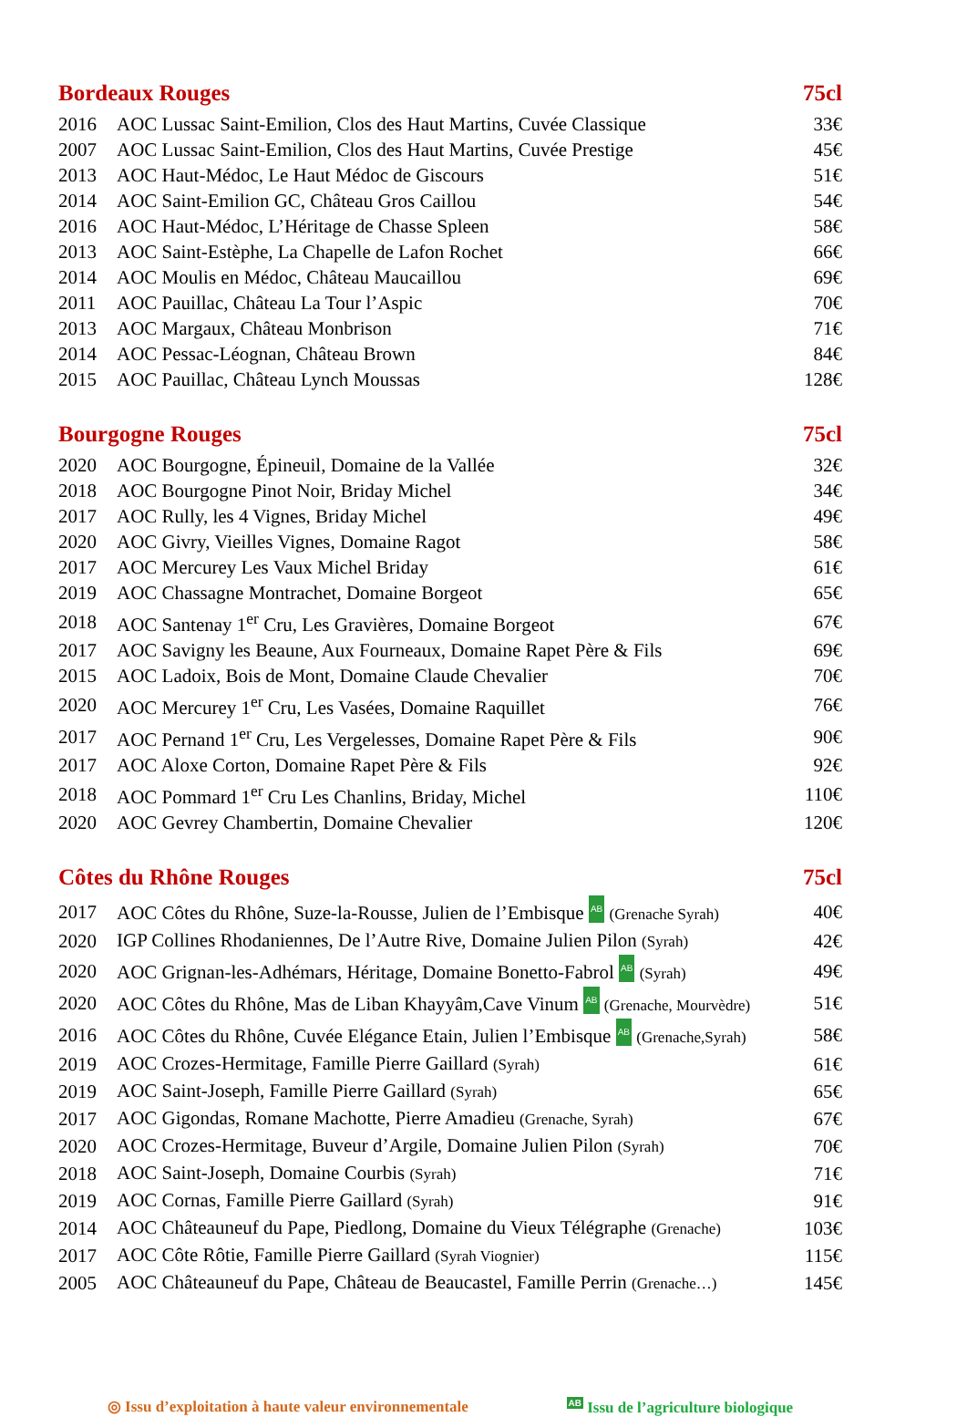Bordeaux Rouges 75cl
| 2016 | AOC Lussac Saint-Emilion, Clos des Haut Martins, Cuvée Classique | 33€ |
| 2007 | AOC Lussac Saint-Emilion, Clos des Haut Martins, Cuvée Prestige | 45€ |
| 2013 | AOC Haut-Médoc, Le Haut Médoc de Giscours | 51€ |
| 2014 | AOC Saint-Emilion GC, Château Gros Caillou | 54€ |
| 2016 | AOC Haut-Médoc, L’Héritage de Chasse Spleen | 58€ |
| 2013 | AOC Saint-Estèphe, La Chapelle de Lafon Rochet | 66€ |
| 2014 | AOC Moulis en Médoc, Château Maucaillou | 69€ |
| 2011 | AOC Pauillac, Château La Tour l’Aspic | 70€ |
| 2013 | AOC Margaux, Château Monbrison | 71€ |
| 2014 | AOC Pessac-Léognan, Château Brown | 84€ |
| 2015 | AOC Pauillac, Château Lynch Moussas | 128€ |
Bourgogne Rouges 75cl
| 2020 | AOC Bourgogne, Épineuil, Domaine de la Vallée | 32€ |
| 2018 | AOC Bourgogne Pinot Noir, Briday Michel | 34€ |
| 2017 | AOC Rully, les 4 Vignes, Briday Michel | 49€ |
| 2020 | AOC Givry, Vieilles Vignes, Domaine Ragot | 58€ |
| 2017 | AOC Mercurey Les Vaux Michel Briday | 61€ |
| 2019 | AOC Chassagne Montrachet, Domaine Borgeot | 65€ |
| 2018 | AOC Santenay 1<sup>er</sup> Cru, Les Gravières, Domaine Borgeot | 67€ |
| 2017 | AOC Savigny les Beaune, Aux Fourneaux, Domaine Rapet Père & Fils | 69€ |
| 2015 | AOC Ladoix, Bois de Mont, Domaine Claude Chevalier | 70€ |
| 2020 | AOC Mercurey 1<sup>er</sup> Cru, Les Vasées, Domaine Raquillet | 76€ |
| 2017 | AOC Pernand 1<sup>er</sup> Cru, Les Vergelesses, Domaine Rapet Père & Fils | 90€ |
| 2017 | AOC Aloxe Corton, Domaine Rapet Père & Fils | 92€ |
| 2018 | AOC Pommard 1<sup>er</sup> Cru Les Chanlins, Briday, Michel | 110€ |
| 2020 | AOC Gevrey Chambertin, Domaine Chevalier | 120€ |
Côtes du Rhône Rouges 75cl
| 2017 | AOC Côtes du Rhône, Suze-la-Rousse, Julien de l’Embisque AB (Grenache Syrah) | 40€ |
| 2020 | IGP Collines Rhodaniennes, De l’Autre Rive, Domaine Julien Pilon (Syrah) | 42€ |
| 2020 | AOC Grignan-les-Adhémars, Héritage, Domaine Bonetto-Fabrol AB (Syrah) | 49€ |
| 2020 | AOC Côtes du Rhône, Mas de Liban Khayyâm,Cave Vinum AB (Grenache, Mourvèdre) | 51€ |
| 2016 | AOC Côtes du Rhône, Cuvée Elégance Etain, Julien l’Embisque AB (Grenache,Syrah) | 58€ |
| 2019 | AOC Crozes-Hermitage, Famille Pierre Gaillard (Syrah) | 61€ |
| 2019 | AOC Saint-Joseph, Famille Pierre Gaillard (Syrah) | 65€ |
| 2017 | AOC Gigondas, Romane Machotte, Pierre Amadieu (Grenache, Syrah) | 67€ |
| 2020 | AOC Crozes-Hermitage, Buveur d’Argile, Domaine Julien Pilon (Syrah) | 70€ |
| 2018 | AOC Saint-Joseph, Domaine Courbis (Syrah) | 71€ |
| 2019 | AOC Cornas, Famille Pierre Gaillard (Syrah) | 91€ |
| 2014 | AOC Châteauneuf du Pape, Piedlong, Domaine du Vieux Télégraphe (Grenache) | 103€ |
| 2017 | AOC Côte Rôtie, Famille Pierre Gaillard (Syrah Viognier) | 115€ |
| 2005 | AOC Châteauneuf du Pape, Château de Beaucastel, Famille Perrin (Grenache…) | 145€ |
◎ Issu d’exploitation à haute valeur environnementale AB Issu de l’agriculture biologique